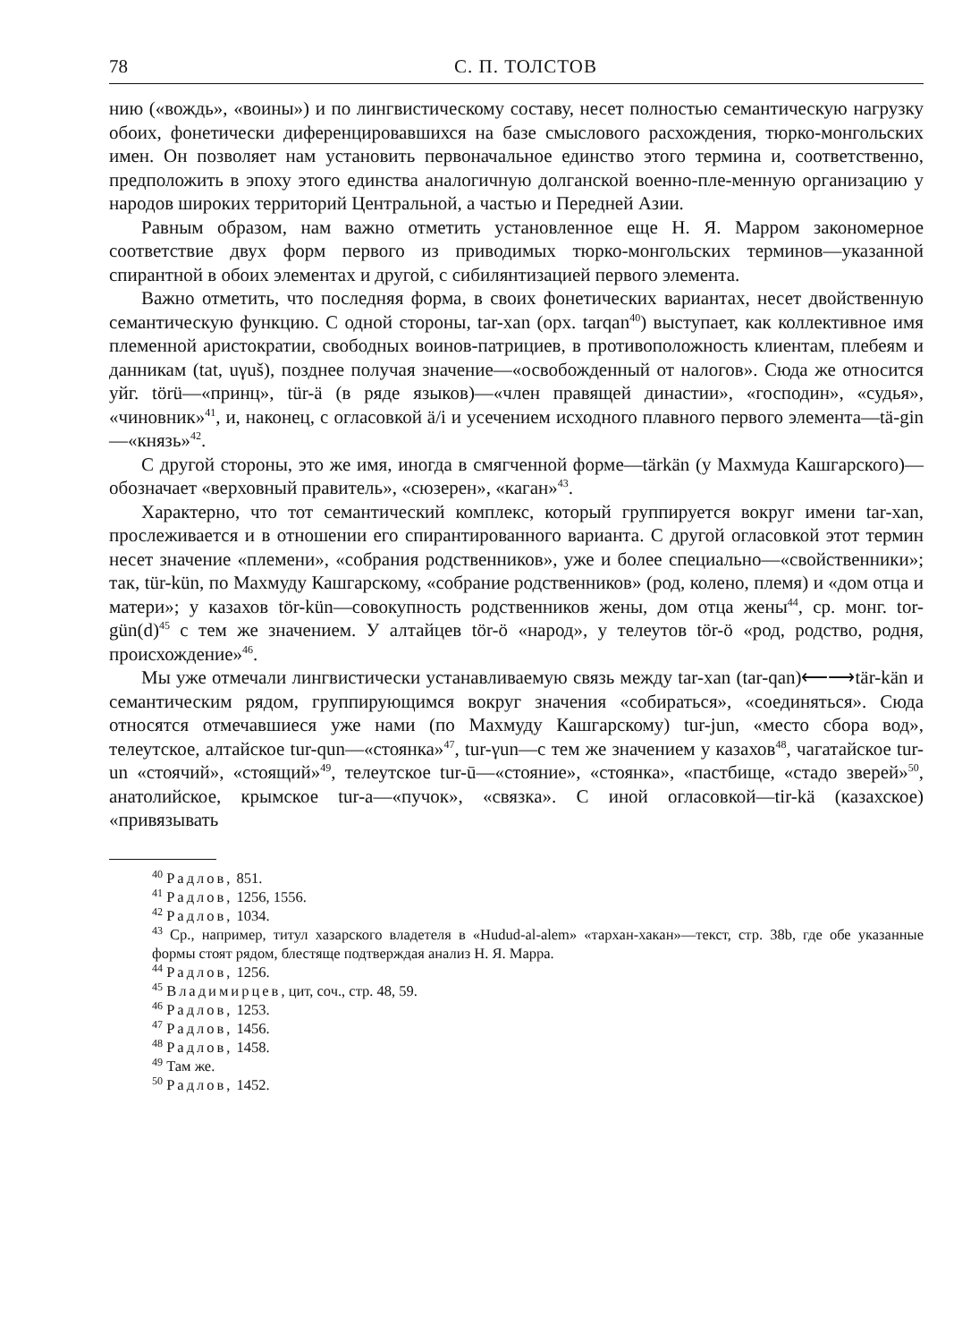78 С. П. ТОЛСТОВ
нию («вождь», «воины») и по лингвистическому составу, несет полностью семантическую нагрузку обоих, фонетически диференцировавшихся на базе смыслового расхождения, тюрко-монгольских имен. Он позволяет нам установить первоначальное единство этого термина и, соответственно, предположить в эпоху этого единства аналогичную долганской военно-пле-менную организацию у народов широких территорий Центральной, а частью и Передней Азии.
Равным образом, нам важно отметить установленное еще Н. Я. Марром закономерное соответствие двух форм первого из приводимых тюрко-монгольских терминов—указанной спирантной в обоих элементах и другой, с сибилянтизацией первого элемента.
Важно отметить, что последняя форма, в своих фонетических вариантах, несет двойственную семантическую функцию. С одной стороны, tar-xan (орх. tarqan<sup>40</sup>) выступает, как коллективное имя племенной аристократии, свободных воинов-патрициев, в противоположность клиентам, плебеям и данникам (tat, uγuš), позднее получая значение—«освобожденный от налогов». Сюда же относится уйг. törü—«принц», tür-ä (в ряде языков)—«член правящей династии», «господин», «судья», «чиновник»<sup>41</sup>, и, наконец, с огласовкой ä/i и усечением исходного плавного первого элемента—tä-gin—«князь»<sup>42</sup>.
С другой стороны, это же имя, иногда в смягченной форме—tärkän (у Махмуда Кашгарского)—обозначает «верховный правитель», «сюзерен», «каган»<sup>43</sup>.
Характерно, что тот семантический комплекс, который группируется вокруг имени tar-xan, прослеживается и в отношении его спирантированного варианта. С другой огласовкой этот термин несет значение «племени», «собрания родственников», уже и более специально—«свойственники»; так, tür-kün, по Махмуду Кашгарскому, «собрание родственников» (род, колено, племя) и «дом отца и матери»; у казахов tör-kün—совокупность родственников жены, дом отца жены<sup>44</sup>, ср. монг. tor-gün(d)<sup>45</sup> с тем же значением. У алтайцев tör-ö «народ», у телеутов tör-ö «род, родство, родня, происхождение»<sup>46</sup>.
Мы уже отмечали лингвистически устанавливаемую связь между tar-xan (tar-qan)⟵⟶tär-kän и семантическим рядом, группирующимся вокруг значения «собираться», «соединяться». Сюда относятся отмечавшиеся уже нами (по Махмуду Кашгарскому) tur-jun, «место сбора вод», телеутское, алтайское tur-qun—«стоянка»<sup>47</sup>, tur-γun—с тем же значением у казахов<sup>48</sup>, чагатайское tur- un «стоячий», «стоящий»<sup>49</sup>, телеутское tur-ū—«стояние», «стоянка», «пастбище, «стадо зверей»<sup>50</sup>, анатолийское, крымское tur-a—«пучок», «связка». С иной огласовкой—tir-kä (казахское) «привязывать
<sup>40</sup> Радлов, 851.
<sup>41</sup> Радлов, 1256, 1556.
<sup>42</sup> Радлов, 1034.
<sup>43</sup> Ср., например, титул хазарского владетеля в «Hudud-al-alem» «тархан-хакан»—текст, стр. 38b, где обе указанные формы стоят рядом, блестяще подтверждая анализ Н. Я. Марра.
<sup>44</sup> Радлов, 1256.
<sup>45</sup> Владимирцев, цит, соч., стр. 48, 59.
<sup>46</sup> Радлов, 1253.
<sup>47</sup> Радлов, 1456.
<sup>48</sup> Радлов, 1458.
<sup>49</sup> Там же.
<sup>50</sup> Радлов, 1452.